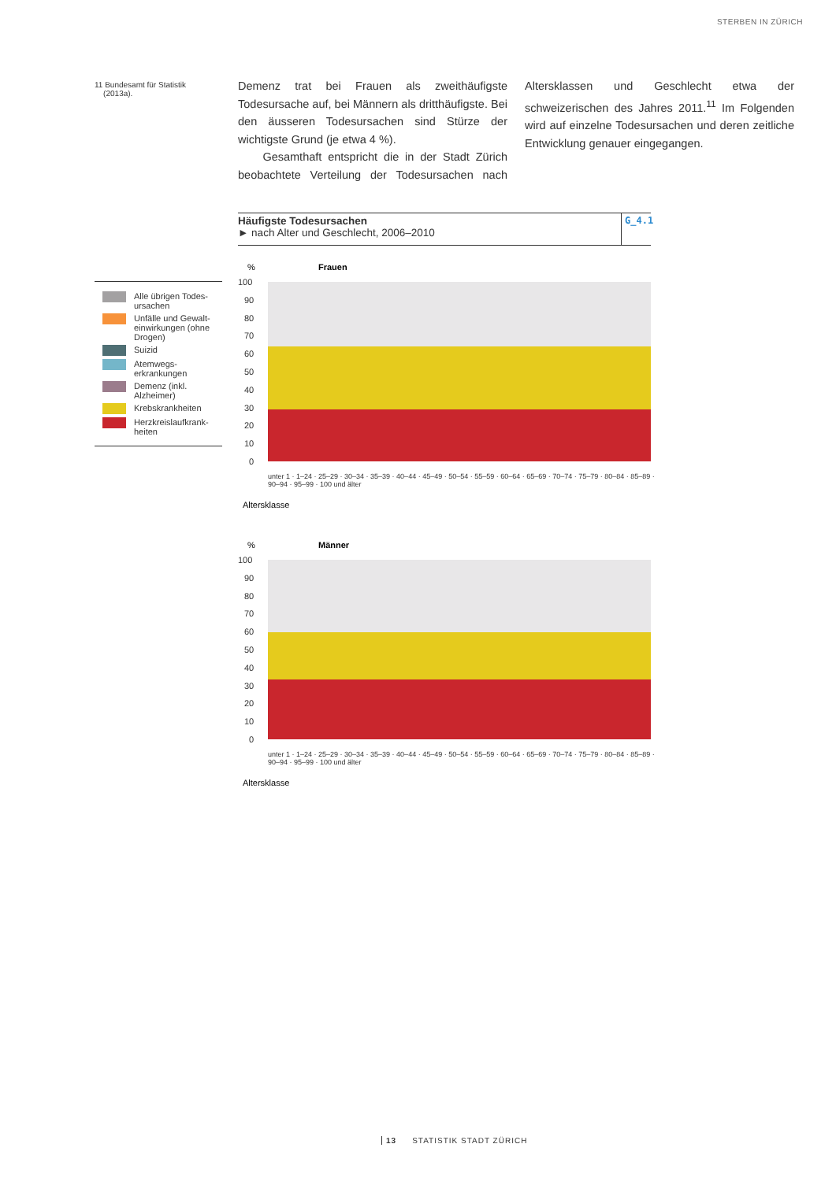STERBEN IN ZÜRICH
11 Bundesamt für Statistik
(2013a).
Demenz trat bei Frauen als zweithäufigste Todesursache auf, bei Männern als dritthäufigste. Bei den äusseren Todesursachen sind Stürze der wichtigste Grund (je etwa 4 %).
Gesamthaft entspricht die in der Stadt Zürich beobachtete Verteilung der Todesursachen nach Altersklassen und Geschlecht etwa der schweizerischen des Jahres 2011.<sup>11</sup> Im Folgenden wird auf einzelne Todesursachen und deren zeitliche Entwicklung genauer eingegangen.
Häufigste Todesursachen
► nach Alter und Geschlecht, 2006–2010
G_4.1
Alle übrigen Todes-ursachen
Unfälle und Gewalt-einwirkungen (ohne Drogen)
Suizid
Atemwegs-erkrankungen
Demenz (inkl. Alzheimer)
Krebskrankheiten
Herzkreislaufkrank-heiten
%
Frauen
100
90
80
70
60
50
40
30
20
10
0
Altersklasse
%
Männer
100
90
80
70
60
50
40
30
20
10
0
Altersklasse
unter 1 · 1–24 · 25–29 · 30–34 · 35–39 · 40–44 · 45–49 · 50–54 · 55–59 · 60–64 · 65–69 · 70–74 · 75–79 · 80–84 · 85–89 · 90–94 · 95–99 · 100 und älter
unter 1 · 1–24 · 25–29 · 30–34 · 35–39 · 40–44 · 45–49 · 50–54 · 55–59 · 60–64 · 65–69 · 70–74 · 75–79 · 80–84 · 85–89 · 90–94 · 95–99 · 100 und älter
13 STATISTIK STADT ZÜRICH